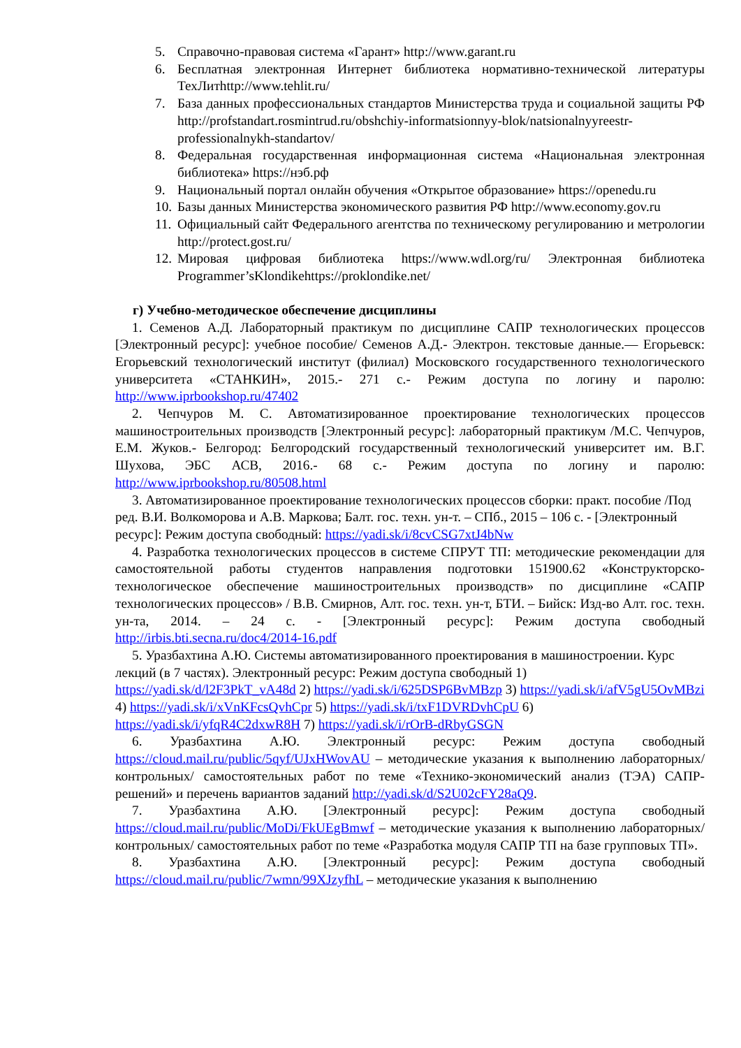5. Справочно-правовая система «Гарант» http://www.garant.ru
6. Бесплатная электронная Интернет библиотека нормативно-технической литературы ТехЛитhttp://www.tehlit.ru/
7. База данных профессиональных стандартов Министерства труда и социальной защиты РФ http://profstandart.rosmintrud.ru/obshchiy-informatsionnyy-blok/natsionalnyyreestr-professionalnykh-standartov/
8. Федеральная государственная информационная система «Национальная электронная библиотека» https://нэб.рф
9. Национальный портал онлайн обучения «Открытое образование» https://openedu.ru
10. Базы данных Министерства экономического развития РФ http://www.economy.gov.ru
11. Официальный сайт Федерального агентства по техническому регулированию и метрологии http://protect.gost.ru/
12. Мировая цифровая библиотека https://www.wdl.org/ru/ Электронная библиотека Programmer’sKlondikehttps://proklondike.net/
г) Учебно-методическое обеспечение дисциплины
1. Семенов А.Д. Лабораторный практикум по дисциплине САПР технологических процессов [Электронный ресурс]: учебное пособие/ Семенов А.Д.- Электрон. текстовые данные.— Егорьевск: Егорьевский технологический институт (филиал) Московского государственного технологического университета «СТАНКИН», 2015.- 271 с.- Режим доступа по логину и паролю: http://www.iprbookshop.ru/47402
2. Чепчуров М. С. Автоматизированное проектирование технологических процессов машиностроительных производств [Электронный ресурс]: лабораторный практикум /М.С. Чепчуров, Е.М. Жуков.- Белгород: Белгородский государственный технологический университет им. В.Г. Шухова, ЭБС АСВ, 2016.- 68 с.- Режим доступа по логину и паролю: http://www.iprbookshop.ru/80508.html
3. Автоматизированное проектирование технологических процессов сборки: практ. пособие /Под ред. В.И. Волкоморова и А.В. Маркова; Балт. гос. техн. ун-т. – СПб., 2015 – 106 с. - [Электронный ресурс]: Режим доступа свободный: https://yadi.sk/i/8cvCSG7xtJ4bNw
4. Разработка технологических процессов в системе СПРУТ ТП: методические рекомендации для самостоятельной работы студентов направления подготовки 151900.62 «Конструкторско-технологическое обеспечение машиностроительных производств» по дисциплине «САПР технологических процессов» / В.В. Смирнов, Алт. гос. техн. ун-т, БТИ. – Бийск: Изд-во Алт. гос. техн. ун-та, 2014. – 24 с. - [Электронный ресурс]: Режим доступа свободный http://irbis.bti.secna.ru/doc4/2014-16.pdf
5. Уразбахтина А.Ю. Системы автоматизированного проектирования в машиностроении. Курс лекций (в 7 частях). Электронный ресурс: Режим доступа свободный 1) https://yadi.sk/d/l2F3PkT_vA48d 2) https://yadi.sk/i/625DSP6BvMBzp 3) https://yadi.sk/i/afV5gU5OvMBzi 4) https://yadi.sk/i/xVnKFcsQvhCpr 5) https://yadi.sk/i/txF1DVRDvhCpU 6) https://yadi.sk/i/yfqR4C2dxwR8H 7) https://yadi.sk/i/rOrB-dRbyGSGN
6. Уразбахтина А.Ю. Электронный ресурс: Режим доступа свободный https://cloud.mail.ru/public/5qyf/UJxHWovAU – методические указания к выполнению лабораторных/ контрольных/ самостоятельных работ по теме «Технико-экономический анализ (ТЭА) САПР-решений» и перечень вариантов заданий http://yadi.sk/d/S2U02cFY28aQ9.
7. Уразбахтина А.Ю. [Электронный ресурс]: Режим доступа свободный https://cloud.mail.ru/public/MoDi/FkUEgBmwf – методические указания к выполнению лабораторных/ контрольных/ самостоятельных работ по теме «Разработка модуля САПР ТП на базе групповых ТП».
8. Уразбахтина А.Ю. [Электронный ресурс]: Режим доступа свободный https://cloud.mail.ru/public/7wmn/99XJzyfhL – методические указания к выполнению